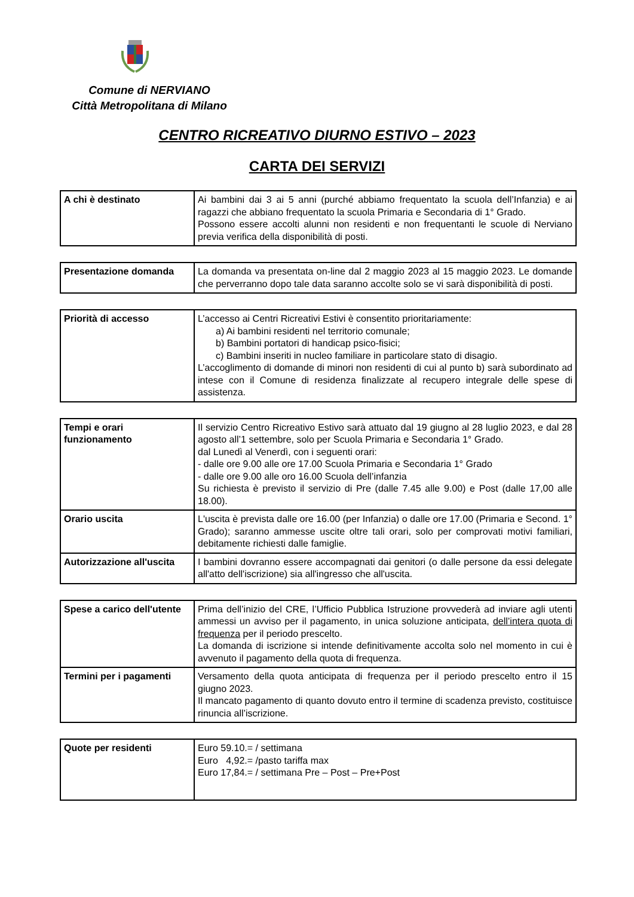Comune di NERVIANO
Città Metropolitana di Milano
CENTRO RICREATIVO DIURNO ESTIVO – 2023
CARTA DEI SERVIZI
| A chi è destinato | Ai bambini dai 3 ai 5 anni (purché abbiamo frequentato la scuola dell’Infanzia) e ai ragazzi che abbiano frequentato la scuola Primaria e Secondaria di 1° Grado. Possono essere accolti alunni non residenti e non frequentanti le scuole di Nerviano previa verifica della disponibilità di posti. |
| Presentazione domanda | La domanda va presentata on-line dal 2 maggio 2023 al 15 maggio 2023. Le domande che perverranno dopo tale data saranno accolte solo se vi sarà disponibilità di posti. |
| Priorità di accesso | L’accesso ai Centri Ricreativi Estivi è consentito prioritariamente: a) Ai bambini residenti nel territorio comunale; b) Bambini portatori di handicap psico-fisici; c) Bambini inseriti in nucleo familiare in particolare stato di disagio. L’accoglimento di domande di minori non residenti di cui al punto b) sarà subordinato ad intese con il Comune di residenza finalizzate al recupero integrale delle spese di assistenza. |
| Tempi e orari funzionamento | Il servizio Centro Ricreativo Estivo sarà attuato dal 19 giugno al 28 luglio 2023, e dal 28 agosto all’1 settembre, solo per Scuola Primaria e Secondaria 1° Grado. dal Lunedì al Venerdì, con i seguenti orari: - dalle ore 9.00 alle ore 17.00 Scuola Primaria e Secondaria 1° Grado - dalle ore 9.00 alle oro 16.00 Scuola dell’infanzia Su richiesta è previsto il servizio di Pre (dalle 7.45 alle 9.00) e Post (dalle 17,00 alle 18.00). |
| Orario uscita | L'uscita è prevista dalle ore 16.00 (per Infanzia) o dalle ore 17.00 (Primaria e Second. 1° Grado); saranno ammesse uscite oltre tali orari, solo per comprovati motivi familiari, debitamente richiesti dalle famiglie. |
| Autorizzazione all'uscita | I bambini dovranno essere accompagnati dai genitori (o dalle persone da essi delegate all'atto dell'iscrizione) sia all'ingresso che all'uscita. |
| Spese a carico dell'utente | Prima dell’inizio del CRE, l’Ufficio Pubblica Istruzione provvederà ad inviare agli utenti ammessi un avviso per il pagamento, in unica soluzione anticipata, dell’intera quota di frequenza per il periodo prescelto. La domanda di iscrizione si intende definitivamente accolta solo nel momento in cui è avvenuto il pagamento della quota di frequenza. |
| Termini per i pagamenti | Versamento della quota anticipata di frequenza per il periodo prescelto entro il 15 giugno 2023. Il mancato pagamento di quanto dovuto entro il termine di scadenza previsto, costituisce rinuncia all’iscrizione. |
| Quote per residenti | Euro 59.10.= / settimana Euro 4,92.= /pasto tariffa max Euro 17,84.= / settimana Pre – Post – Pre+Post |